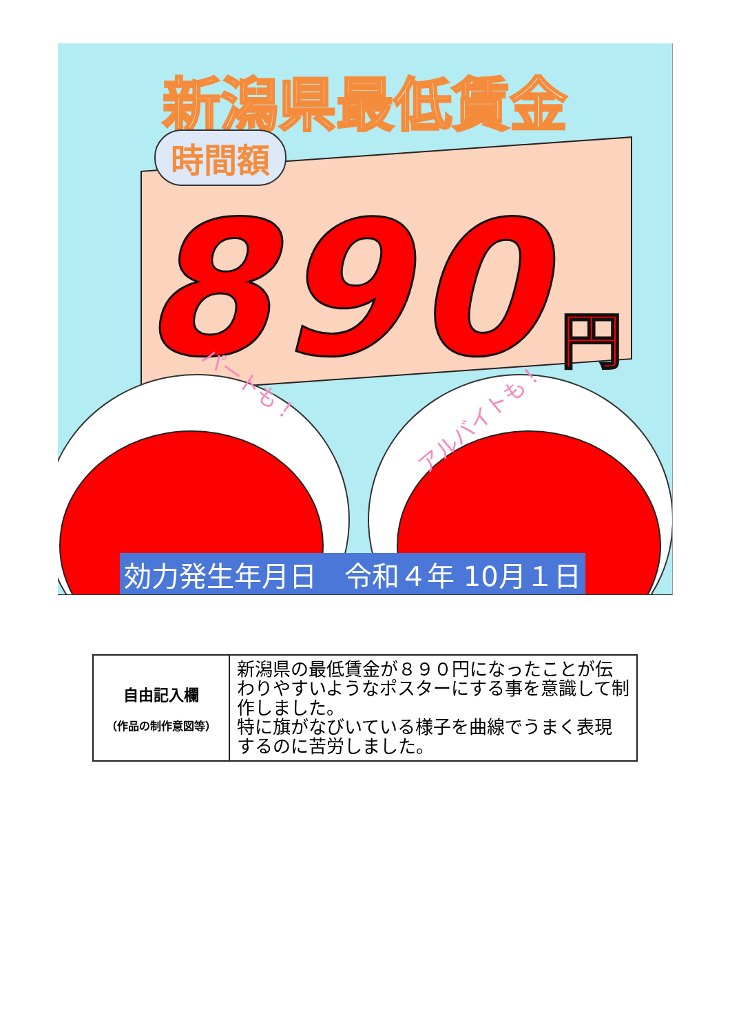新潟県最低賃金
時間額
890 円
パートも！
アルバイトも！
効力発生年月日　令和４年 10月１日
| 自由記入欄 （作品の制作意図等） | 新潟県の最低賃金が８９０円になったことが伝わりやすいようなポスターにする事を意識して制作しました。 特に旗がなびいている様子を曲線でうまく表現するのに苦労しました。 |